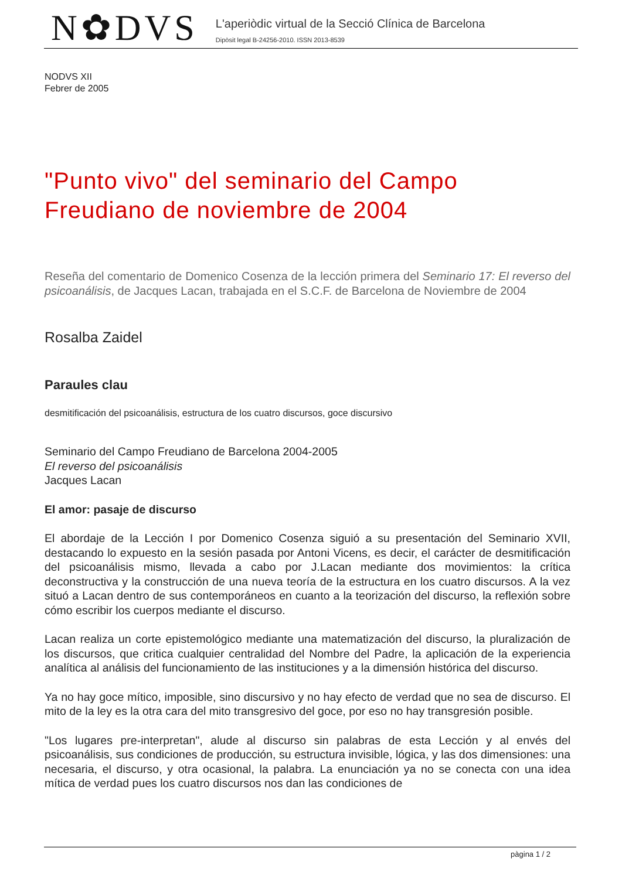N✿DVS
L'aperiòdic virtual de la Secció Clínica de Barcelona
Dipòsit legal B-24256-2010. ISSN 2013-8539
NODVS XII
Febrer de 2005
"Punto vivo" del seminario del Campo Freudiano de noviembre de 2004
Reseña del comentario de Domenico Cosenza de la lección primera del Seminario 17: El reverso del psicoanálisis, de Jacques Lacan, trabajada en el S.C.F. de Barcelona de Noviembre de 2004
Rosalba Zaidel
Paraules clau
desmitificación del psicoanálisis, estructura de los cuatro discursos, goce discursivo
Seminario del Campo Freudiano de Barcelona 2004-2005
El reverso del psicoanálisis
Jacques Lacan
El amor: pasaje de discurso
El abordaje de la Lección I por Domenico Cosenza siguió a su presentación del Seminario XVII, destacando lo expuesto en la sesión pasada por Antoni Vicens, es decir, el carácter de desmitificación del psicoanálisis mismo, llevada a cabo por J.Lacan mediante dos movimientos: la crítica deconstructiva y la construcción de una nueva teoría de la estructura en los cuatro discursos. A la vez situó a Lacan dentro de sus contemporáneos en cuanto a la teorización del discurso, la reflexión sobre cómo escribir los cuerpos mediante el discurso.
Lacan realiza un corte epistemológico mediante una matematización del discurso, la pluralización de los discursos, que critica cualquier centralidad del Nombre del Padre, la aplicación de la experiencia analítica al análisis del funcionamiento de las instituciones y a la dimensión histórica del discurso.
Ya no hay goce mítico, imposible, sino discursivo y no hay efecto de verdad que no sea de discurso. El mito de la ley es la otra cara del mito transgresivo del goce, por eso no hay transgresión posible.
"Los lugares pre-interpretan", alude al discurso sin palabras de esta Lección y al envés del psicoanálisis, sus condiciones de producción, su estructura invisible, lógica, y las dos dimensiones: una necesaria, el discurso, y otra ocasional, la palabra. La enunciación ya no se conecta con una idea mítica de verdad pues los cuatro discursos nos dan las condiciones de
pàgina 1 / 2